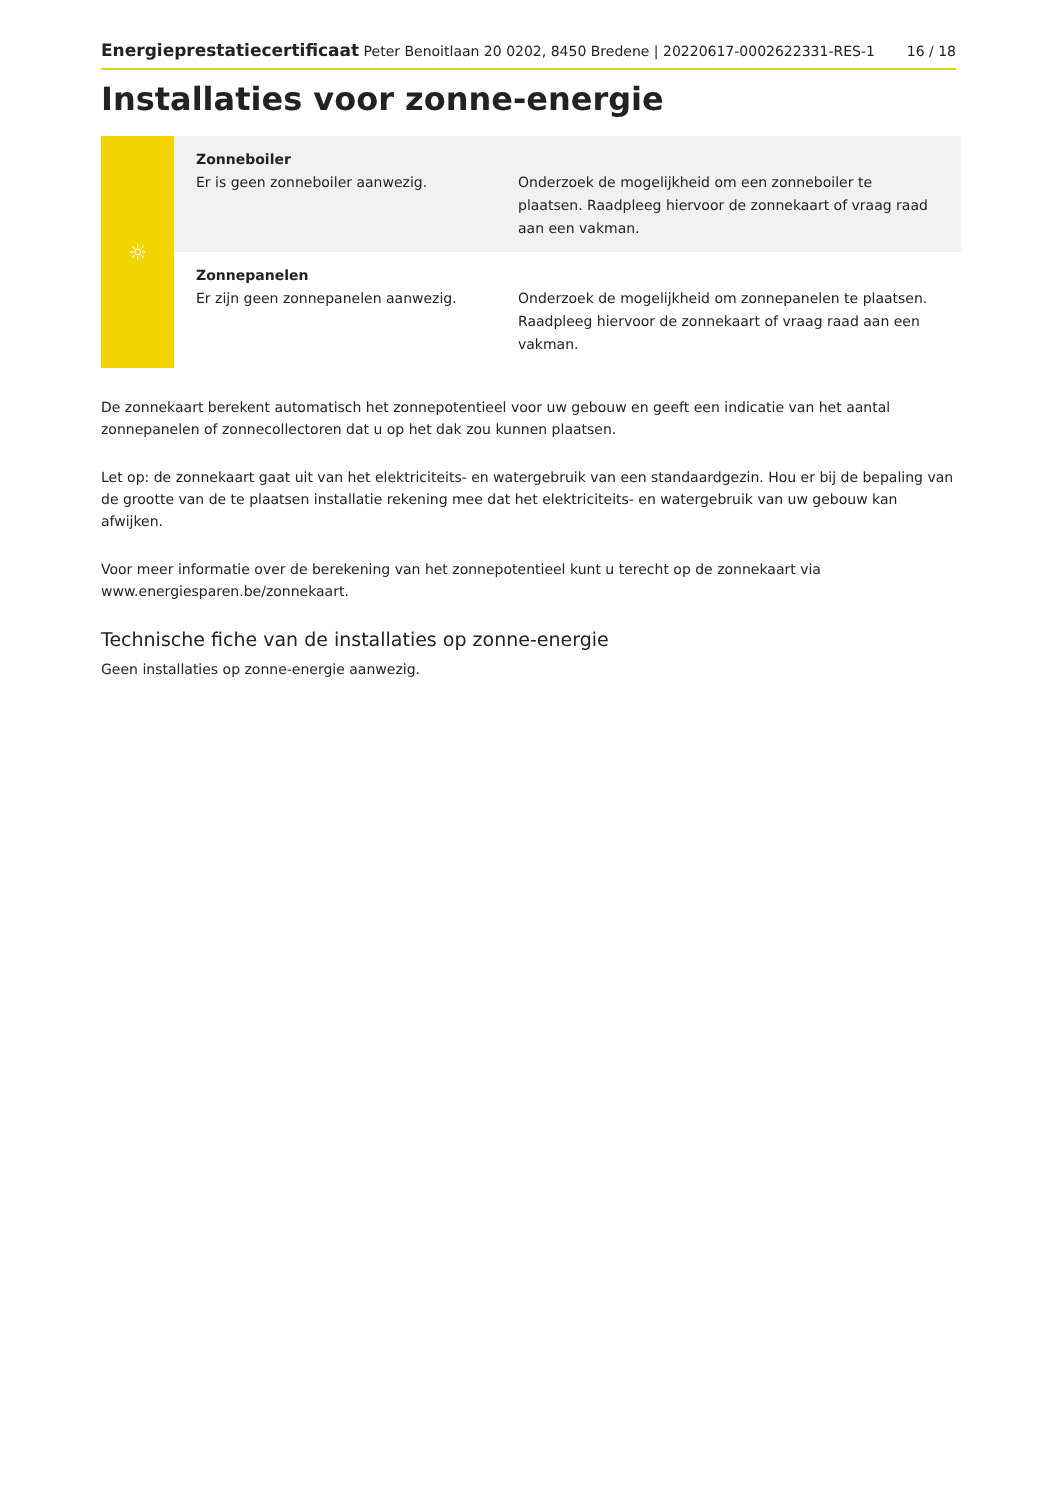Energieprestatiecertificaat Peter Benoitlaan 20 0202, 8450 Bredene | 20220617-0002622331-RES-1 16 / 18
Installaties voor zonne-energie
| ☼ | Zonneboiler Er is geen zonneboiler aanwezig. | Onderzoek de mogelijkheid om een zonneboiler te plaatsen. Raadpleeg hiervoor de zonnekaart of vraag raad aan een vakman. |
| | Zonnepanelen Er zijn geen zonnepanelen aanwezig. | Onderzoek de mogelijkheid om zonnepanelen te plaatsen. Raadpleeg hiervoor de zonnekaart of vraag raad aan een vakman. |
De zonnekaart berekent automatisch het zonnepotentieel voor uw gebouw en geeft een indicatie van het aantal zonnepanelen of zonnecollectoren dat u op het dak zou kunnen plaatsen.
Let op: de zonnekaart gaat uit van het elektriciteits- en watergebruik van een standaardgezin. Hou er bij de bepaling van de grootte van de te plaatsen installatie rekening mee dat het elektriciteits- en watergebruik van uw gebouw kan afwijken.
Voor meer informatie over de berekening van het zonnepotentieel kunt u terecht op de zonnekaart via www.energiesparen.be/zonnekaart.
Technische fiche van de installaties op zonne-energie
Geen installaties op zonne-energie aanwezig.